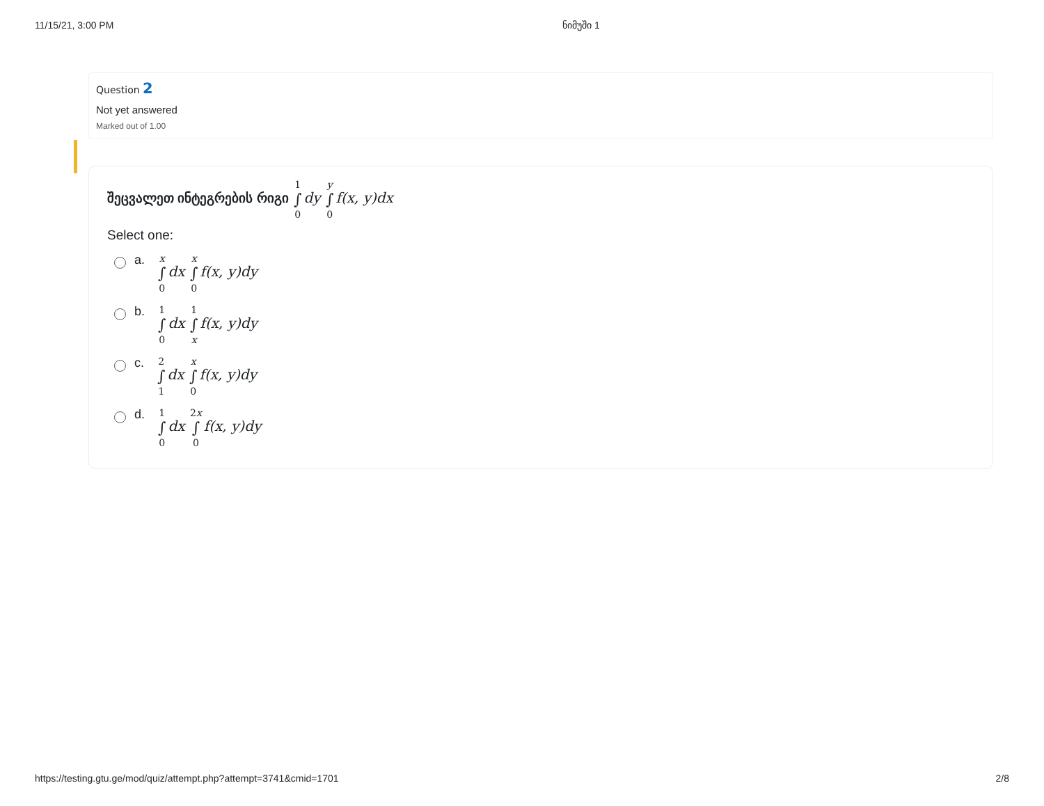11/15/21, 3:00 PM ნიმუში 1
Question 2
Not yet answered
Marked out of 1.00
შეცვალეთ ინტეგრების რიგი 1 ∫ 0 dy y ∫ 0 f(x, y)dx
Select one:
a.
x ∫ 0 dx x ∫ 0 f(x, y)dy
b.
1 ∫ 0 dx 1 ∫ x f(x, y)dy
c.
2 ∫ 1 dx x ∫ 0 f(x, y)dy
d.
1 ∫ 0 dx 2x ∫ 0 f(x, y)dy
https://testing.gtu.ge/mod/quiz/attempt.php?attempt=3741&cmid=1701 2/8